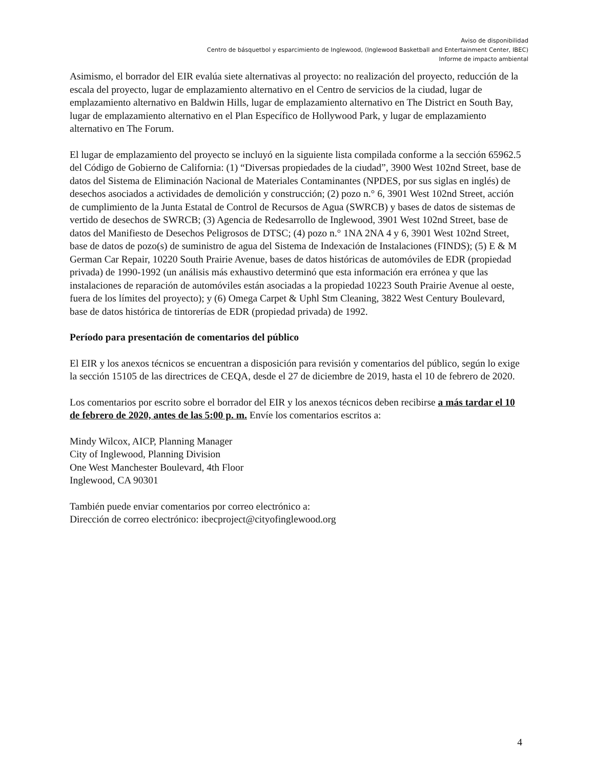Aviso de disponibilidad
Centro de básquetbol y esparcimiento de Inglewood, (Inglewood Basketball and Entertainment Center, IBEC)
Informe de impacto ambiental
Asimismo, el borrador del EIR evalúa siete alternativas al proyecto: no realización del proyecto, reducción de la escala del proyecto, lugar de emplazamiento alternativo en el Centro de servicios de la ciudad, lugar de emplazamiento alternativo en Baldwin Hills, lugar de emplazamiento alternativo en The District en South Bay, lugar de emplazamiento alternativo en el Plan Específico de Hollywood Park, y lugar de emplazamiento alternativo en The Forum.
El lugar de emplazamiento del proyecto se incluyó en la siguiente lista compilada conforme a la sección 65962.5 del Código de Gobierno de California: (1) “Diversas propiedades de la ciudad”, 3900 West 102nd Street, base de datos del Sistema de Eliminación Nacional de Materiales Contaminantes (NPDES, por sus siglas en inglés) de desechos asociados a actividades de demolición y construcción; (2) pozo n.° 6, 3901 West 102nd Street, acción de cumplimiento de la Junta Estatal de Control de Recursos de Agua (SWRCB) y bases de datos de sistemas de vertido de desechos de SWRCB; (3) Agencia de Redesarrollo de Inglewood, 3901 West 102nd Street, base de datos del Manifiesto de Desechos Peligrosos de DTSC; (4) pozo n.° 1NA 2NA 4 y 6, 3901 West 102nd Street, base de datos de pozo(s) de suministro de agua del Sistema de Indexación de Instalaciones (FINDS); (5) E & M German Car Repair, 10220 South Prairie Avenue, bases de datos históricas de automóviles de EDR (propiedad privada) de 1990-1992 (un análisis más exhaustivo determinó que esta información era errónea y que las instalaciones de reparación de automóviles están asociadas a la propiedad 10223 South Prairie Avenue al oeste, fuera de los límites del proyecto); y (6) Omega Carpet & Uphl Stm Cleaning, 3822 West Century Boulevard, base de datos histórica de tintorerías de EDR (propiedad privada) de 1992.
Período para presentación de comentarios del público
El EIR y los anexos técnicos se encuentran a disposición para revisión y comentarios del público, según lo exige la sección 15105 de las directrices de CEQA, desde el 27 de diciembre de 2019, hasta el 10 de febrero de 2020.
Los comentarios por escrito sobre el borrador del EIR y los anexos técnicos deben recibirse a más tardar el 10 de febrero de 2020, antes de las 5:00 p. m. Envíe los comentarios escritos a:
Mindy Wilcox, AICP, Planning Manager
City of Inglewood, Planning Division
One West Manchester Boulevard, 4th Floor
Inglewood, CA 90301
También puede enviar comentarios por correo electrónico a:
Dirección de correo electrónico: ibecproject@cityofinglewood.org
4